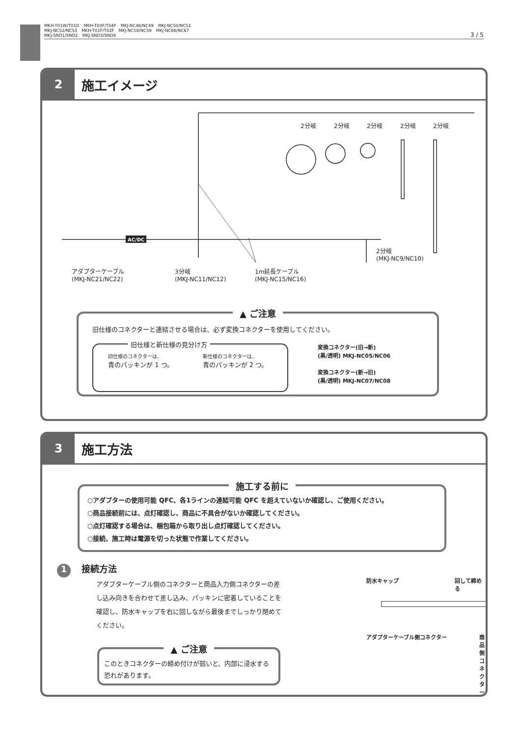MKH-T01W/T01D　MKH-T03F/T04F　MKJ-NC48/NC49　MKJ-NC50/NC51
MKJ-NC52/NC53　MKH-T01F/T02F　MKJ-NC58/NC59　MKJ-NC66/NC67
MKJ-SND1/SND2　MKJ-SND3/SND4
3 / 5
2 施工イメージ
AC/DC
2分岐 2分岐 2分岐 2分岐 2分岐
2分岐
(MKJ-NC9/NC10)
アダプターケーブル
(MKJ-NC21/NC22)
3分岐
(MKJ-NC11/NC12)
1m延長ケーブル
(MKJ-NC15/NC16)
▲ ご注意
旧仕様のコネクターと連結させる場合は、必ず変換コネクターを使用してください。
旧仕様と新仕様の見分け方
旧仕様のコネクターは、
青のパッキンが 1 つ。
新仕様のコネクターは、
青のパッキンが 2 つ。
変換コネクター(旧→新)
(黒/透明) MKJ-NC05/NC06
変換コネクター(新→旧)
(黒/透明) MKJ-NC07/NC08
3 施工方法
施工する前に
○アダプターの使用可能 QFC、各1ラインの連結可能 QFC を超えていないか確認し、ご使用ください。
○商品接続前には、点灯確認し、商品に不具合がないか確認してください。
○点灯確認する場合は、梱包箱から取り出し点灯確認してください。
○接続、施工時は電源を切った状態で作業してください。
1 接続方法
アダプターケーブル側のコネクターと商品入力側コネクターの差し込み向きを合わせて差し込み、パッキンに密着していることを確認し、防水キャップを右に回しながら最後までしっかり閉めてください。
▲ ご注意
このときコネクターの締め付けが弱いと、内部に浸水する恐れがあります。
防水キャップ 回して締める
アダプターケーブル側コネクター 商品側コネクター